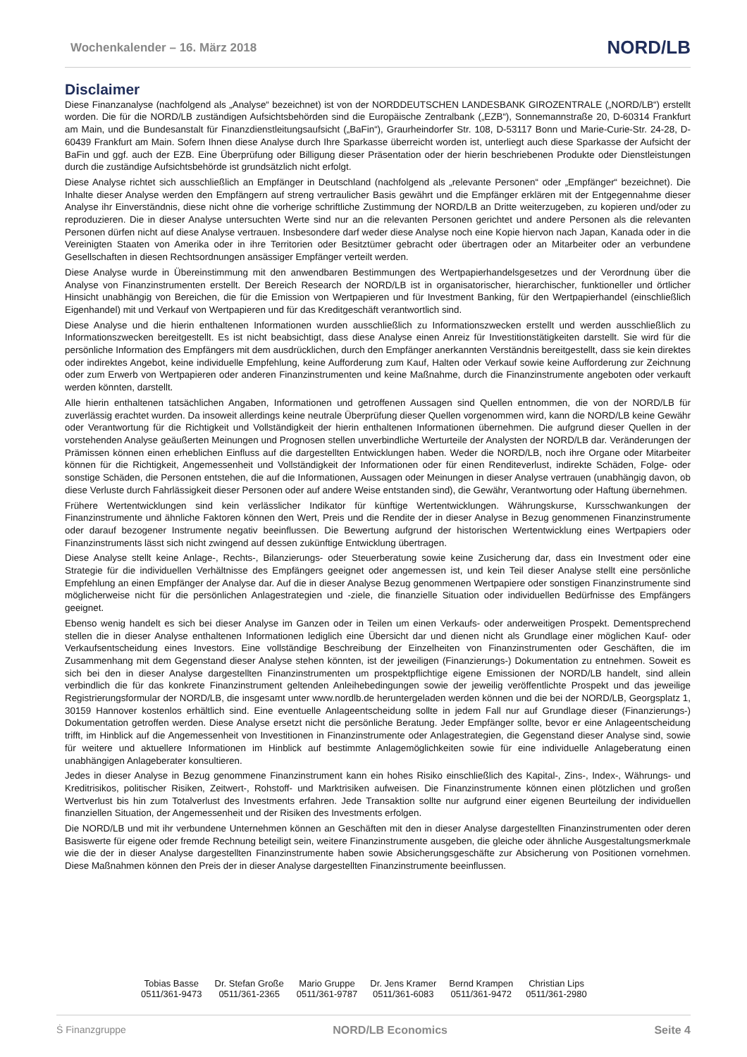Wochenkalender – 16. März 2018 NORD/LB
Disclaimer
Diese Finanzanalyse (nachfolgend als „Analyse“ bezeichnet) ist von der NORDDEUTSCHEN LANDESBANK GIROZENTRALE („NORD/LB“) erstellt worden. Die für die NORD/LB zuständigen Aufsichtsbehörden sind die Europäische Zentralbank („EZB“), Sonnemannstraße 20, D-60314 Frankfurt am Main, und die Bundesanstalt für Finanzdienstleitungsaufsicht („BaFin“), Graurheindorfer Str. 108, D-53117 Bonn und Marie-Curie-Str. 24-28, D-60439 Frankfurt am Main. Sofern Ihnen diese Analyse durch Ihre Sparkasse überreicht worden ist, unterliegt auch diese Sparkasse der Aufsicht der BaFin und ggf. auch der EZB. Eine Überprüfung oder Billigung dieser Präsentation oder der hierin beschriebenen Produkte oder Dienstleistungen durch die zuständige Aufsichtsbehörde ist grundsätzlich nicht erfolgt.
Diese Analyse richtet sich ausschließlich an Empfänger in Deutschland (nachfolgend als „relevante Personen“ oder „Empfänger“ bezeichnet). Die Inhalte dieser Analyse werden den Empfängern auf streng vertraulicher Basis gewährt und die Empfänger erklären mit der Entgegennahme dieser Analyse ihr Einverständnis, diese nicht ohne die vorherige schriftliche Zustimmung der NORD/LB an Dritte weiterzugeben, zu kopieren und/oder zu reproduzieren. Die in dieser Analyse untersuchten Werte sind nur an die relevanten Personen gerichtet und andere Personen als die relevanten Personen dürfen nicht auf diese Analyse vertrauen. Insbesondere darf weder diese Analyse noch eine Kopie hiervon nach Japan, Kanada oder in die Vereinigten Staaten von Amerika oder in ihre Territorien oder Besitztümer gebracht oder übertragen oder an Mitarbeiter oder an verbundene Gesellschaften in diesen Rechtsordnungen ansässiger Empfänger verteilt werden.
Diese Analyse wurde in Übereinstimmung mit den anwendbaren Bestimmungen des Wertpapierhandelsgesetzes und der Verordnung über die Analyse von Finanzinstrumenten erstellt. Der Bereich Research der NORD/LB ist in organisatorischer, hierarchischer, funktioneller und örtlicher Hinsicht unabhängig von Bereichen, die für die Emission von Wertpapieren und für Investment Banking, für den Wertpapierhandel (einschließlich Eigenhandel) mit und Verkauf von Wertpapieren und für das Kreditgeschäft verantwortlich sind.
Diese Analyse und die hierin enthaltenen Informationen wurden ausschließlich zu Informationszwecken erstellt und werden ausschließlich zu Informationszwecken bereitgestellt. Es ist nicht beabsichtigt, dass diese Analyse einen Anreiz für Investitionstätigkeiten darstellt. Sie wird für die persönliche Information des Empfängers mit dem ausdrücklichen, durch den Empfänger anerkannten Verständnis bereitgestellt, dass sie kein direktes oder indirektes Angebot, keine individuelle Empfehlung, keine Aufforderung zum Kauf, Halten oder Verkauf sowie keine Aufforderung zur Zeichnung oder zum Erwerb von Wertpapieren oder anderen Finanzinstrumenten und keine Maßnahme, durch die Finanzinstrumente angeboten oder verkauft werden könnten, darstellt.
Alle hierin enthaltenen tatsächlichen Angaben, Informationen und getroffenen Aussagen sind Quellen entnommen, die von der NORD/LB für zuverlässig erachtet wurden. Da insoweit allerdings keine neutrale Überprüfung dieser Quellen vorgenommen wird, kann die NORD/LB keine Gewähr oder Verantwortung für die Richtigkeit und Vollständigkeit der hierin enthaltenen Informationen übernehmen. Die aufgrund dieser Quellen in der vorstehenden Analyse geäußerten Meinungen und Prognosen stellen unverbindliche Werturteile der Analysten der NORD/LB dar. Veränderungen der Prämissen können einen erheblichen Einfluss auf die dargestellten Entwicklungen haben. Weder die NORD/LB, noch ihre Organe oder Mitarbeiter können für die Richtigkeit, Angemessenheit und Vollständigkeit der Informationen oder für einen Renditeverlust, indirekte Schäden, Folge- oder sonstige Schäden, die Personen entstehen, die auf die Informationen, Aussagen oder Meinungen in dieser Analyse vertrauen (unabhängig davon, ob diese Verluste durch Fahrlässigkeit dieser Personen oder auf andere Weise entstanden sind), die Gewähr, Verantwortung oder Haftung übernehmen.
Frühere Wertentwicklungen sind kein verlässlicher Indikator für künftige Wertentwicklungen. Währungskurse, Kursschwankungen der Finanzinstrumente und ähnliche Faktoren können den Wert, Preis und die Rendite der in dieser Analyse in Bezug genommenen Finanzinstrumente oder darauf bezogener Instrumente negativ beeinflussen. Die Bewertung aufgrund der historischen Wertentwicklung eines Wertpapiers oder Finanzinstruments lässt sich nicht zwingend auf dessen zukünftige Entwicklung übertragen.
Diese Analyse stellt keine Anlage-, Rechts-, Bilanzierungs- oder Steuerberatung sowie keine Zusicherung dar, dass ein Investment oder eine Strategie für die individuellen Verhältnisse des Empfängers geeignet oder angemessen ist, und kein Teil dieser Analyse stellt eine persönliche Empfehlung an einen Empfänger der Analyse dar. Auf die in dieser Analyse Bezug genommenen Wertpapiere oder sonstigen Finanzinstrumente sind möglicherweise nicht für die persönlichen Anlagestrategien und -ziele, die finanzielle Situation oder individuellen Bedürfnisse des Empfängers geeignet.
Ebenso wenig handelt es sich bei dieser Analyse im Ganzen oder in Teilen um einen Verkaufs- oder anderweitigen Prospekt. Dementsprechend stellen die in dieser Analyse enthaltenen Informationen lediglich eine Übersicht dar und dienen nicht als Grundlage einer möglichen Kauf- oder Verkaufsentscheidung eines Investors. Eine vollständige Beschreibung der Einzelheiten von Finanzinstrumenten oder Geschäften, die im Zusammenhang mit dem Gegenstand dieser Analyse stehen könnten, ist der jeweiligen (Finanzierungs-) Dokumentation zu entnehmen. Soweit es sich bei den in dieser Analyse dargestellten Finanzinstrumenten um prospektpflichtige eigene Emissionen der NORD/LB handelt, sind allein verbindlich die für das konkrete Finanzinstrument geltenden Anleihebedingungen sowie der jeweilig veröffentlichte Prospekt und das jeweilige Registrierungsformular der NORD/LB, die insgesamt unter www.nordlb.de heruntergeladen werden können und die bei der NORD/LB, Georgsplatz 1, 30159 Hannover kostenlos erhältlich sind. Eine eventuelle Anlageentscheidung sollte in jedem Fall nur auf Grundlage dieser (Finanzierungs-) Dokumentation getroffen werden. Diese Analyse ersetzt nicht die persönliche Beratung. Jeder Empfänger sollte, bevor er eine Anlageentscheidung trifft, im Hinblick auf die Angemessenheit von Investitionen in Finanzinstrumente oder Anlagestrategien, die Gegenstand dieser Analyse sind, sowie für weitere und aktuellere Informationen im Hinblick auf bestimmte Anlagemöglichkeiten sowie für eine individuelle Anlageberatung einen unabhängigen Anlageberater konsultieren.
Jedes in dieser Analyse in Bezug genommene Finanzinstrument kann ein hohes Risiko einschließlich des Kapital-, Zins-, Index-, Währungs- und Kreditrisikos, politischer Risiken, Zeitwert-, Rohstoff- und Marktrisiken aufweisen. Die Finanzinstrumente können einen plötzlichen und großen Wertverlust bis hin zum Totalverlust des Investments erfahren. Jede Transaktion sollte nur aufgrund einer eigenen Beurteilung der individuellen finanziellen Situation, der Angemessenheit und der Risiken des Investments erfolgen.
Die NORD/LB und mit ihr verbundene Unternehmen können an Geschäften mit den in dieser Analyse dargestellten Finanzinstrumenten oder deren Basiswerte für eigene oder fremde Rechnung beteiligt sein, weitere Finanzinstrumente ausgeben, die gleiche oder ähnliche Ausgestaltungsmerkmale wie die der in dieser Analyse dargestellten Finanzinstrumente haben sowie Absicherungsgeschäfte zur Absicherung von Positionen vornehmen. Diese Maßnahmen können den Preis der in dieser Analyse dargestellten Finanzinstrumente beeinflussen.
Tobias Basse
0511/361-9473
Dr. Stefan Große
0511/361-2365
Mario Gruppe
0511/361-9787
Dr. Jens Kramer
0511/361-6083
Bernd Krampen
0511/361-9472
Christian Lips
0511/361-2980
Ṡ Finanzgruppe NORD/LB Economics Seite 4